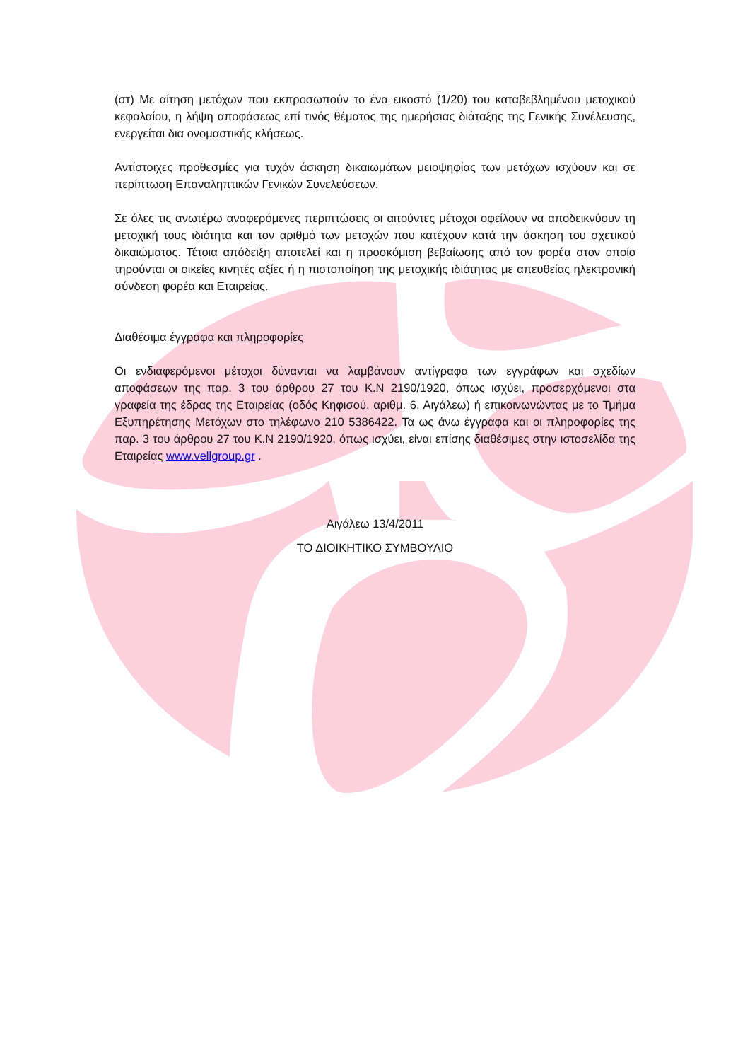(στ) Με αίτηση μετόχων που εκπροσωπούν το ένα εικοστό (1/20) του καταβεβλημένου μετοχικού κεφαλαίου, η λήψη αποφάσεως επί τινός θέματος της ημερήσιας διάταξης της Γενικής Συνέλευσης, ενεργείται δια ονομαστικής κλήσεως.
Αντίστοιχες προθεσμίες για τυχόν άσκηση δικαιωμάτων μειοψηφίας των μετόχων ισχύουν και σε περίπτωση Επαναληπτικών Γενικών Συνελεύσεων.
Σε όλες τις ανωτέρω αναφερόμενες περιπτώσεις οι αιτούντες μέτοχοι οφείλουν να αποδεικνύουν τη μετοχική τους ιδιότητα και τον αριθμό των μετοχών που κατέχουν κατά την άσκηση του σχετικού δικαιώματος. Τέτοια απόδειξη αποτελεί και η προσκόμιση βεβαίωσης από τον φορέα στον οποίο τηρούνται οι οικείες κινητές αξίες ή η πιστοποίηση της μετοχικής ιδιότητας με απευθείας ηλεκτρονική σύνδεση φορέα και Εταιρείας.
Διαθέσιμα έγγραφα και πληροφορίες
Οι ενδιαφερόμενοι μέτοχοι δύνανται να λαμβάνουν αντίγραφα των εγγράφων και σχεδίων αποφάσεων της παρ. 3 του άρθρου 27 του Κ.Ν 2190/1920, όπως ισχύει, προσερχόμενοι στα γραφεία της έδρας της Εταιρείας (οδός Κηφισού, αριθμ. 6, Αιγάλεω) ή επικοινωνώντας με το Τμήμα Εξυπηρέτησης Μετόχων στο τηλέφωνο 210 5386422. Τα ως άνω έγγραφα και οι πληροφορίες της παρ. 3 του άρθρου 27 του Κ.Ν 2190/1920, όπως ισχύει, είναι επίσης διαθέσιμες στην ιστοσελίδα της Εταιρείας www.vellgroup.gr .
Αιγάλεω 13/4/2011
ΤΟ ΔΙΟΙΚΗΤΙΚΟ ΣΥΜΒΟΥΛΙΟ